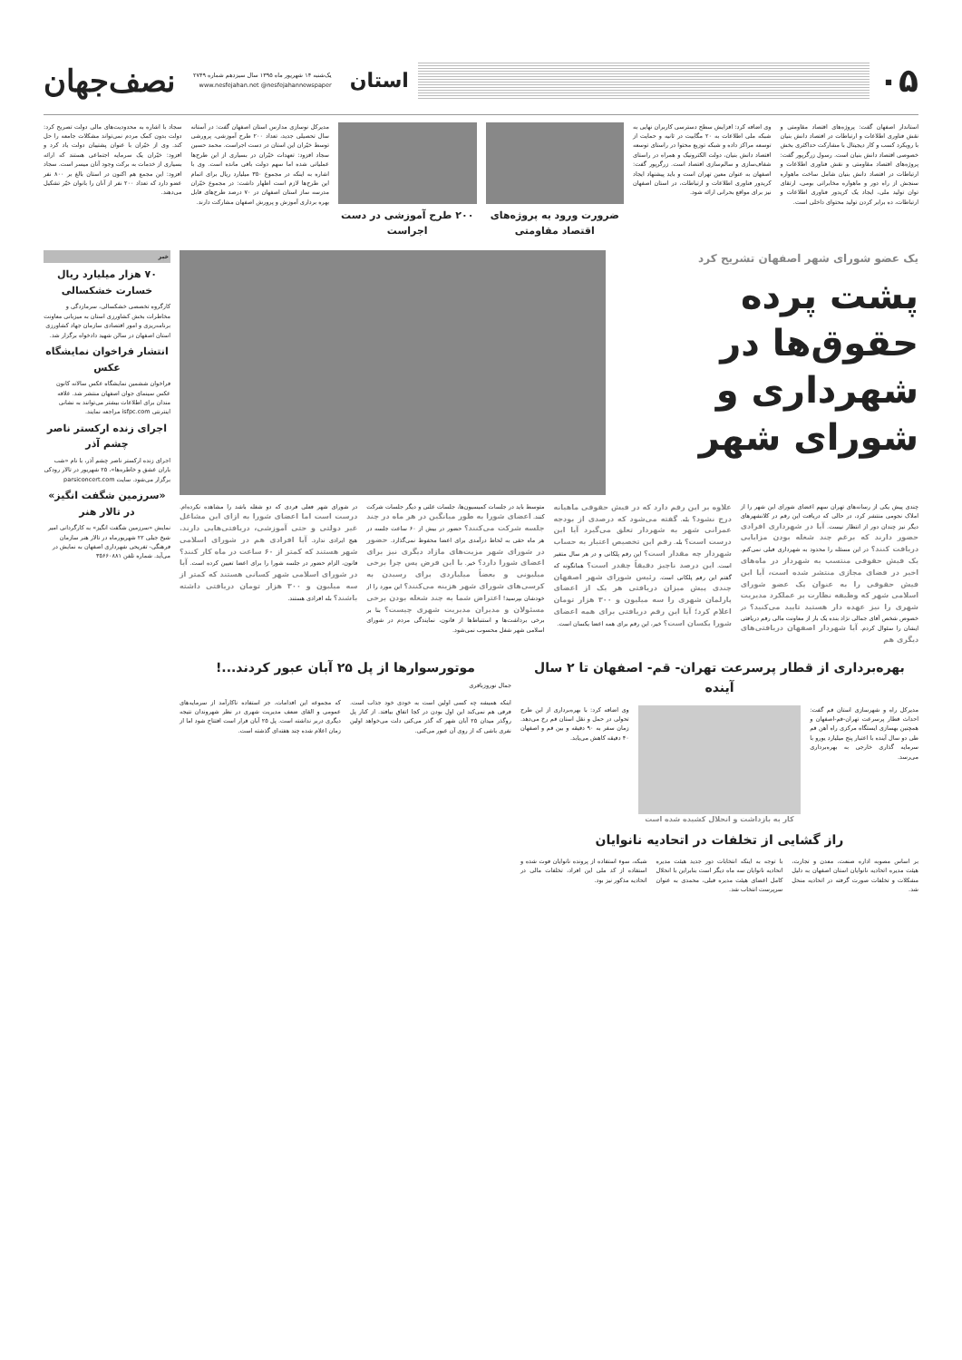۰۵
استان
یک‌شنبه ۱۴ شهریور ماه ۱۳۹۵ سال سیزدهم شماره ۲۷۴۹
www.nesfejahan.net @nesfejahannewspaper
نصف‌جهان
استاندار اصفهان گفت: پروژه‌های اقتصاد مقاومتی و نقش فناوری اطلاعات و ارتباطات در اقتصاد دانش بنیان با رویکرد کسب و کار دیجیتال با مشارکت حداکثری بخش خصوصی اقتصاد دانش بنیان است. رسول زرگرپور گفت: پروژه‌های اقتصاد مقاومتی و نقش فناوری اطلاعات و ارتباطات در اقتصاد دانش بنیان شامل ساخت ماهواره سنجش از راه دور و ماهواره مخابراتی بومی، ارتقای توان تولید ملی، ایجاد یک کریدور فناوری اطلاعات و ارتباطات، ده برابر کردن تولید محتوای داخلی است.
وی اضافه کرد: افزایش سطح دسترسی کاربران نهایی به شبکه ملی اطلاعات به ۲۰ مگابیت در ثانیه و حمایت از توسعه مراکز داده و شبکه توزیع محتوا در راستای توسعه اقتصاد دانش بنیان، دولت الکترونیک و همراه در راستای شفاف‌سازی و سالم‌سازی اقتصاد است. زرگرپور گفت: اصفهان به عنوان معین تهران است و باید پیشنهاد ایجاد کریدور فناوری اطلاعات و ارتباطات، در استان اصفهان نیز برای مواقع بحرانی ارائه شود.
ضرورت ورود به پروژه‌های اقتصاد مقاومتی
۲۰۰ طرح آموزشی در دست اجراست
مدیرکل نوسازی مدارس استان اصفهان گفت: در آستانه سال تحصیلی جدید، تعداد ۲۰۰ طرح آموزشی، پرورشی توسط خیّران این استان در دست اجراست. محمد حسین سجاد افزود: تعهدات خیّران در بسیاری از این طرح‌ها عملیاتی شده اما سهم دولت باقی مانده است. وی با اشاره به اینکه در مجموع ۳۵۰ میلیارد ریال برای اتمام این طرح‌ها لازم است اظهار داشت: در مجموع خیّران مدرسه ساز استان اصفهان در ۷۰ درصد طرح‌های قابل بهره برداری آموزش و پرورش اصفهان مشارکت دارند.
سجاد با اشاره به محدودیت‌های مالی دولت تصریح کرد: دولت بدون کمک مردم نمی‌تواند مشکلات جامعه را حل کند. وی از خیّران با عنوان پشتیبان دولت یاد کرد و افزود: خیّران یک سرمایه اجتماعی هستند که ارائه بسیاری از خدمات به برکت وجود آنان میسر است. سجاد افزود: این مجمع هم اکنون در استان بالغ بر ۸۰۰ نفر عضو دارد که تعداد ۲۰۰ نفر از آنان را بانوان خیّر تشکیل می‌دهند.
یک عضو شورای شهر اصفهان تشریح کرد
پشت پرده حقوق‌ها در شهرداری و شورای شهر
چندی پیش یکی از رسانه‌های تهران سهم اعضای شورای این شهر را از املاک نجومی منتشر کرد، در حالی که دریافت این رقم در کلانشهرهای دیگر نیز چندان دور از انتظار نیست. آیا در شهرداری افرادی حضور دارند که برغم چند شغله بودن مزایایی دریافت کنند؟ در این مسئله را محدود به شهرداری قبلی نمی‌کنم. یک فیش حقوقی منتسب به شهردار در ماه‌های اخیر در فضای مجازی منتشر شده است، آیا این فیش حقوقی را به عنوان یک عضو شورای اسلامی شهر که وظیفه نظارت بر عملکرد مدیریت شهری را نیز عهده دار هستید تایید می‌کنید؟ در خصوص شخص آقای جمالی نژاد بنده یک بار از معاونت مالی رقم دریافتی ایشان را سئوال کردم. آیا شهردار اصفهان دریافتی‌های دیگری هم
علاوه بر این رقم دارد که در فیش حقوقی ماهیانه درج نشود؟ بله. گفته می‌شود که درصدی از بودجه عمرانی شهر به شهردار تعلق می‌گیرد آیا این درست است؟ بله. رقم این تخصیص اعتبار به حساب شهردار چه مقدار است؟ این رقم پلکانی و در هر سال متغیر است. این درصد ناچیز دقیقاً چقدر است؟ همانگونه که گفتم این رقم پلکانی است. رئیس شورای شهر اصفهان چندی پیش میزان دریافتی هر یک از اعضای پارلمان شهری را سه میلیون و ۳۰۰ هزار تومان اعلام کرد؛ آیا این رقم دریافتی برای همه اعضای شورا یکسان است؟ خیر، این رقم برای همه اعضا یکسان است.
متوسط باید در جلسات کمیسیون‌ها، جلسات علنی و دیگر جلسات شرکت کنند. اعضای شورا به طور میانگین در هر ماه در چند جلسه شرکت می‌کنند؟ حضور در بیش از ۶۰ ساعت جلسه در هر ماه حقی به لحاظ درآمدی برای اعضا محفوظ نمی‌گذارد. حضور در شورای شهر مزیت‌های مازاد دیگری نیز برای اعضای شورا دارد؟ خیر. با این فرض پس چرا برخی میلیونی و بعضاً میلیاردی برای رسیدن به کرسی‌های شورای شهر هزینه می‌کنند؟ این مورد را از خودشان بپرسید! اعتراض شما به چند شغله بودن برخی مسئولان و مدیران مدیریت شهری چیست؟ بنا بر برخی برداشت‌ها و استنباط‌ها از قانون، نمایندگی مردم در شورای اسلامی شهر شغل محسوب نمی‌شود.
در شورای شهر فعلی فردی که دو شغله باشد را مشاهده نکرده‌ام. درست است اما اعضای شورا به ازای این مشاغل غیر دولتی و حتی آموزشی، دریافتی‌هایی دارند. هیچ ایرادی ندارد. آیا افرادی هم در شورای اسلامی شهر هستند که کمتر از ۶۰ ساعت در ماه کار کنند؟ قانون، الزام حضور در جلسه شورا را برای اعضا تعیین کرده است. آیا در شورای اسلامی شهر کسانی هستند که کمتر از سه میلیون و ۳۰۰ هزار تومان دریافتی داشته باشند؟ بله افرادی هستند.
بهره‌برداری از قطار پرسرعت تهران- قم- اصفهان تا ۲ سال آینده
مدیرکل راه و شهرسازی استان قم گفت: احداث قطار پرسرعت تهران-قم-اصفهان و همچنین بهسازی ایستگاه مرکزی راه آهن قم طی دو سال آینده با اعتبار پنج میلیارد یورو با سرمایه گذاری خارجی به بهره‌برداری می‌رسد.
وی اضافه کرد: با بهره‌برداری از این طرح تحولی در حمل و نقل استان قم رخ می‌دهد. زمان سفر به ۹۰ دقیقه و بین قم و اصفهان ۴۰ دقیقه کاهش می‌یابد.
کار به بازداشت و انحلال کشیده شده است
راز گشایی از تخلفات در اتحادیه نانوایان
بر اساس مصوبه اداره صنعت، معدن و تجارت، هیئت مدیره اتحادیه نانوایان استان اصفهان به دلیل مشکلات و تخلفات صورت گرفته در اتحادیه منحل شد.
با توجه به اینکه انتخابات دور جدید هیئت مدیره اتحادیه نانوایان سه ماه دیگر است بنابراین با انحلال کامل اعضای هیئت مدیره قبلی، محمدی به عنوان سرپرست انتخاب شد.
شبکه، سوء استفاده از پرونده نانوایان فوت شده و استفاده از کد ملی این افراد، تخلفات مالی در اتحادیه مذکور نیز بود.
موتورسوارها از پل ۲۵ آبان عبور کردند...!
جمال نوروزباقری
اینکه همیشه چه کسی اولین است به خودی خود جذاب است. فرقی هم نمی‌کند این اول بودن در کجا اتفاق بیافتد. از کنار پل روگذر میدان ۲۵ آبان شهر که گذر می‌کنی دلت می‌خواهد اولین نفری باشی که از روی آن عبور می‌کنی.
که مجموعه این اقدامات، جز استفاده ناکارآمد از سرمایه‌های عمومی و القای ضعف مدیریت شهری در نظر شهروندان نتیجه دیگری دربر نداشته است. پل ۲۵ آبان قرار است افتتاح شود اما از زمان اعلام شده چند هفته‌ای گذشته است.
خبر
۷۰ هزار میلیارد ریال خسارت خشکسالی
کارگروه تخصصی خشکسالی، سرمازدگی و مخاطرات بخش کشاورزی استان به میزبانی معاونت برنامه‌ریزی و امور اقتصادی سازمان جهاد کشاورزی استان اصفهان در سالن شهید دادخواه برگزار شد.
انتشار فراخوان نمایشگاه عکس
فراخوان ششمین نمایشگاه عکس سالانه کانون عکس سینمای جوان اصفهان منتشر شد. علاقه مندان برای اطلاعات بیشتر می‌توانند به نشانی اینترنتی isfpc.com مراجعه نمایند.
اجرای زنده ارکستر ناصر چشم آذر
اجرای زنده ارکستر ناصر چشم آذر، با نام «شب باران عشق و خاطره‌ها»، ۲۵ شهریور در تالار رودکی برگزار می‌شود. سایت parsiconcert.com
«سرزمین شگفت انگیز» در تالار هنر
نمایش «سرزمین شگفت انگیز» به کارگردانی امیر شیخ جبلی ۲۲ شهریورماه در تالار هنر سازمان فرهنگی- تفریحی شهرداری اصفهان به نمایش در می‌آید. شماره تلفن ۳۵۶۶۰۸۸۱